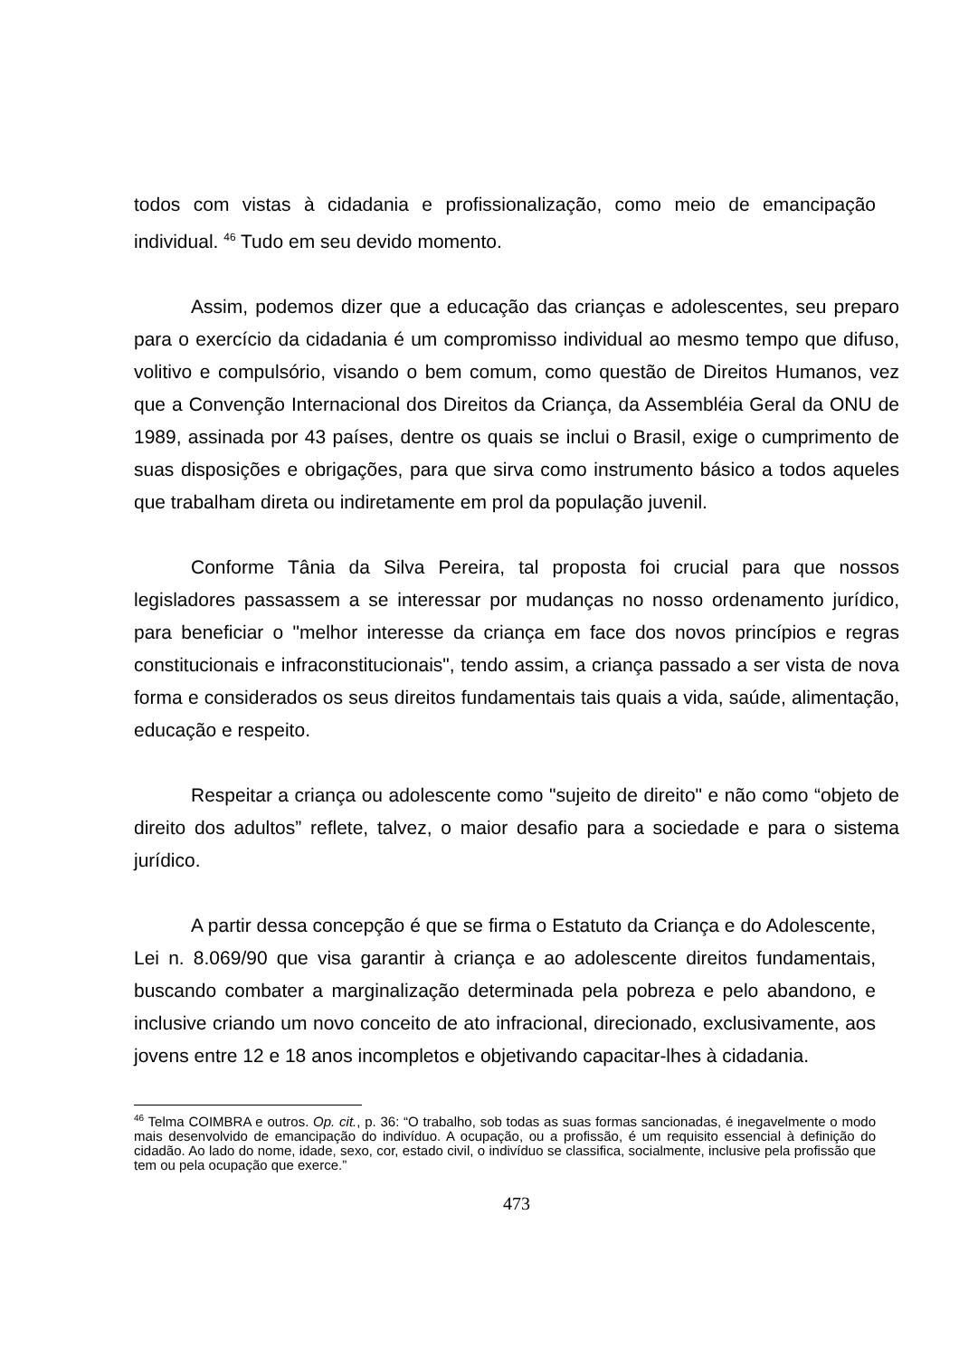todos com vistas à cidadania e profissionalização, como meio de emancipação individual. <sup>46</sup> Tudo em seu devido momento.
Assim, podemos dizer que a educação das crianças e adolescentes, seu preparo para o exercício da cidadania é um compromisso individual ao mesmo tempo que difuso, volitivo e compulsório, visando o bem comum, como questão de Direitos Humanos, vez que a Convenção Internacional dos Direitos da Criança, da Assembléia Geral da ONU de 1989, assinada por 43 países, dentre os quais se inclui o Brasil, exige o cumprimento de suas disposições e obrigações, para que sirva como instrumento básico a todos aqueles que trabalham direta ou indiretamente em prol da população juvenil.
Conforme Tânia da Silva Pereira, tal proposta foi crucial para que nossos legisladores passassem a se interessar por mudanças no nosso ordenamento jurídico, para beneficiar o "melhor interesse da criança em face dos novos princípios e regras constitucionais e infraconstitucionais", tendo assim, a criança passado a ser vista de nova forma e considerados os seus direitos fundamentais tais quais a vida, saúde, alimentação, educação e respeito.
Respeitar a criança ou adolescente como "sujeito de direito" e não como “objeto de direito dos adultos” reflete, talvez, o maior desafio para a sociedade e para o sistema jurídico.
A partir dessa concepção é que se firma o Estatuto da Criança e do Adolescente, Lei n. 8.069/90 que visa garantir à criança e ao adolescente direitos fundamentais, buscando combater a marginalização determinada pela pobreza e pelo abandono, e inclusive criando um novo conceito de ato infracional, direcionado, exclusivamente, aos jovens entre 12 e 18 anos incompletos e objetivando capacitar-lhes à cidadania.
<sup>46</sup> Telma COIMBRA e outros. Op. cit., p. 36: “O trabalho, sob todas as suas formas sancionadas, é inegavelmente o modo mais desenvolvido de emancipação do indivíduo. A ocupação, ou a profissão, é um requisito essencial à definição do cidadão. Ao lado do nome, idade, sexo, cor, estado civil, o indivíduo se classifica, socialmente, inclusive pela profissão que tem ou pela ocupação que exerce.”
473